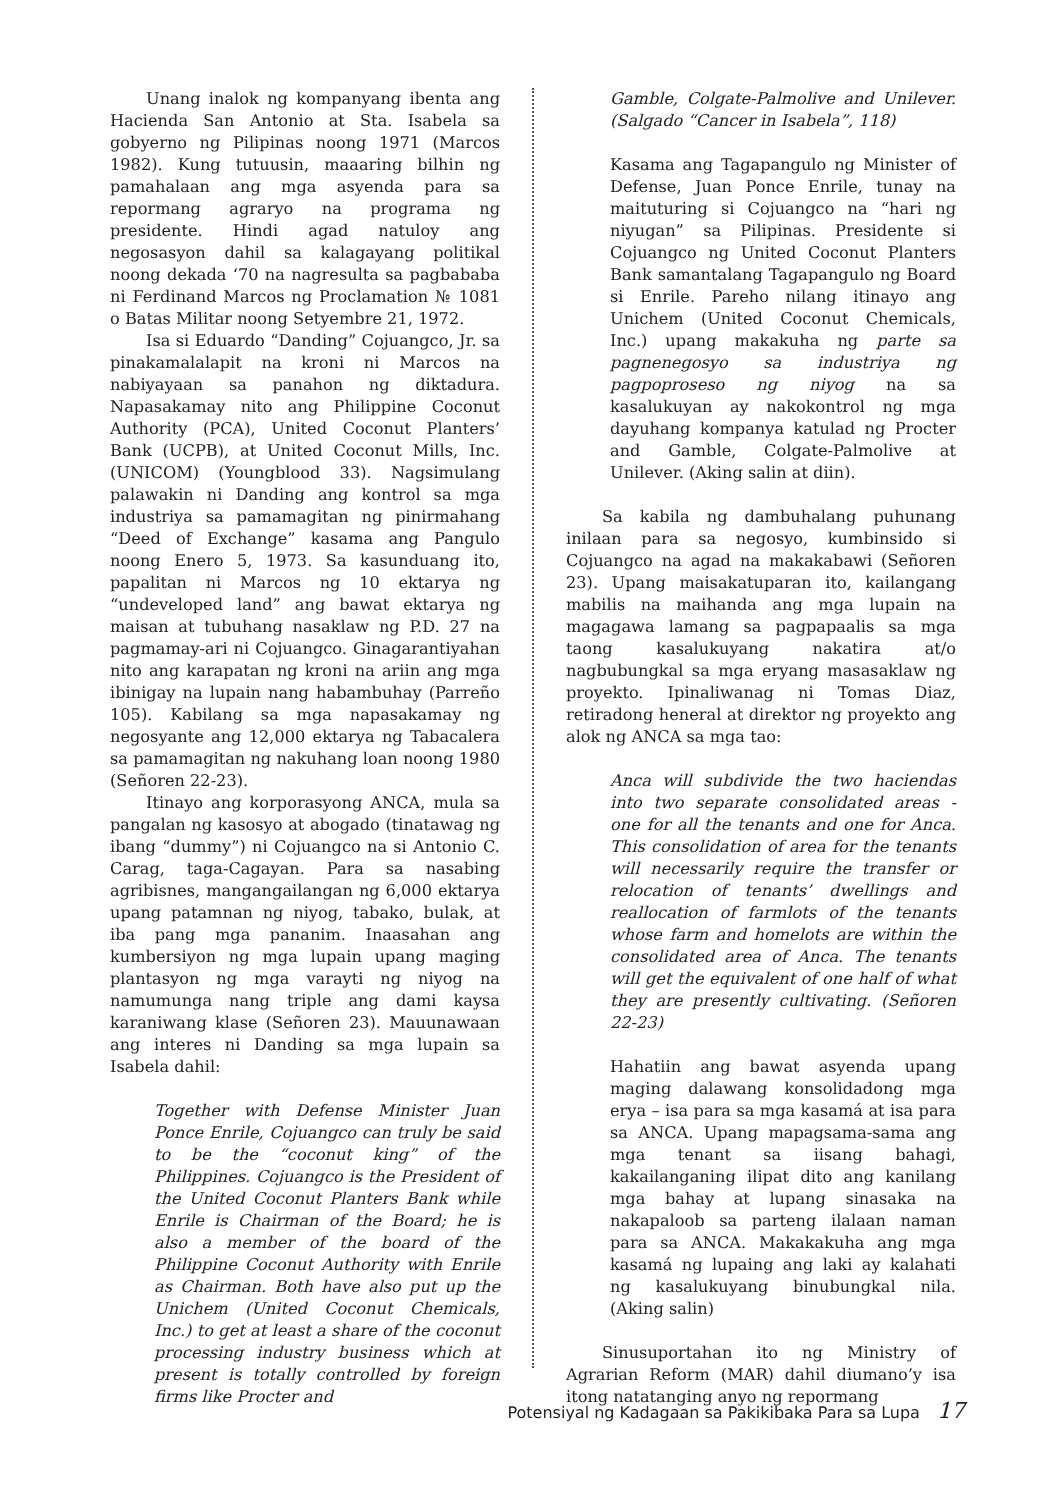Unang inalok ng kompanyang ibenta ang Hacienda San Antonio at Sta. Isabela sa gobyerno ng Pilipinas noong 1971 (Marcos 1982). Kung tutuusin, maaaring bilhin ng pamahalaan ang mga asyenda para sa repormang agraryo na programa ng presidente. Hindi agad natuloy ang negosasyon dahil sa kalagayang politikal noong dekada ‘70 na nagresulta sa pagbababa ni Ferdinand Marcos ng Proclamation № 1081 o Batas Militar noong Setyembre 21, 1972.
Isa si Eduardo “Danding” Cojuangco, Jr. sa pinakamalalapit na kroni ni Marcos na nabiyayaan sa panahon ng diktadura. Napasakamay nito ang Philippine Coconut Authority (PCA), United Coconut Planters’ Bank (UCPB), at United Coconut Mills, Inc. (UNICOM) (Youngblood 33). Nagsimulang palawakin ni Danding ang kontrol sa mga industriya sa pamamagitan ng pinirmahang “Deed of Exchange” kasama ang Pangulo noong Enero 5, 1973. Sa kasunduang ito, papalitan ni Marcos ng 10 ektarya ng “undeveloped land” ang bawat ektarya ng maisan at tubuhang nasaklaw ng P.D. 27 na pagmamay-ari ni Cojuangco. Ginagarantiyahan nito ang karapatan ng kroni na ariin ang mga ibinigay na lupain nang habambuhay (Parreño 105). Kabilang sa mga napasakamay ng negosyante ang 12,000 ektarya ng Tabacalera sa pamamagitan ng nakuhang loan noong 1980 (Señoren 22-23).
Itinayo ang korporasyong ANCA, mula sa pangalan ng kasosyo at abogado (tinatawag ng ibang “dummy”) ni Cojuangco na si Antonio C. Carag, taga-Cagayan. Para sa nasabing agribisnes, mangangailangan ng 6,000 ektarya upang patamnan ng niyog, tabako, bulak, at iba pang mga pananim. Inaasahan ang kumbersiyon ng mga lupain upang maging plantasyon ng mga varayti ng niyog na namumunga nang triple ang dami kaysa karaniwang klase (Señoren 23). Mauunawaan ang interes ni Danding sa mga lupain sa Isabela dahil:
Together with Defense Minister Juan Ponce Enrile, Cojuangco can truly be said to be the “coconut king” of the Philippines. Cojuangco is the President of the United Coconut Planters Bank while Enrile is Chairman of the Board; he is also a member of the board of the Philippine Coconut Authority with Enrile as Chairman. Both have also put up the Unichem (United Coconut Chemicals, Inc.) to get at least a share of the coconut processing industry business which at present is totally controlled by foreign firms like Procter and
Gamble, Colgate-Palmolive and Unilever. (Salgado “Cancer in Isabela”, 118)
Kasama ang Tagapangulo ng Minister of Defense, Juan Ponce Enrile, tunay na maituturing si Cojuangco na “hari ng niyugan” sa Pilipinas. Presidente si Cojuangco ng United Coconut Planters Bank samantalang Tagapangulo ng Board si Enrile. Pareho nilang itinayo ang Unichem (United Coconut Chemicals, Inc.) upang makakuha ng parte sa pagnenegosyo sa industriya ng pagpoproseso ng niyog na sa kasalukuyan ay nakokontrol ng mga dayuhang kompanya katulad ng Procter and Gamble, Colgate-Palmolive at Unilever. (Aking salin at diin).
Sa kabila ng dambuhalang puhunang inilaan para sa negosyo, kumbinsido si Cojuangco na agad na makakabawi (Señoren 23). Upang maisakatuparan ito, kailangang mabilis na maihanda ang mga lupain na magagawa lamang sa pagpapaalis sa mga taong kasalukuyang nakatira at/o nagbubungkal sa mga eryang masasaklaw ng proyekto. Ipinaliwanag ni Tomas Diaz, retiradong heneral at direktor ng proyekto ang alok ng ANCA sa mga tao:
Anca will subdivide the two haciendas into two separate consolidated areas - one for all the tenants and one for Anca. This consolidation of area for the tenants will necessarily require the transfer or relocation of tenants’ dwellings and reallocation of farmlots of the tenants whose farm and homelots are within the consolidated area of Anca. The tenants will get the equivalent of one half of what they are presently cultivating. (Señoren 22-23)
Hahatiin ang bawat asyenda upang maging dalawang konsolidadong mga erya – isa para sa mga kasamá at isa para sa ANCA. Upang mapagsama-sama ang mga tenant sa iisang bahagi, kakailanganing ilipat dito ang kanilang mga bahay at lupang sinasaka na nakapaloob sa parteng ilalaan naman para sa ANCA. Makakakuha ang mga kasamá ng lupaing ang laki ay kalahati ng kasalukuyang binubungkal nila. (Aking salin)
Sinusuportahan ito ng Ministry of Agrarian Reform (MAR) dahil diumano’y isa itong natatanging anyo ng repormang
Potensiyal ng Kadagaan sa Pakikibaka Para sa Lupa 17